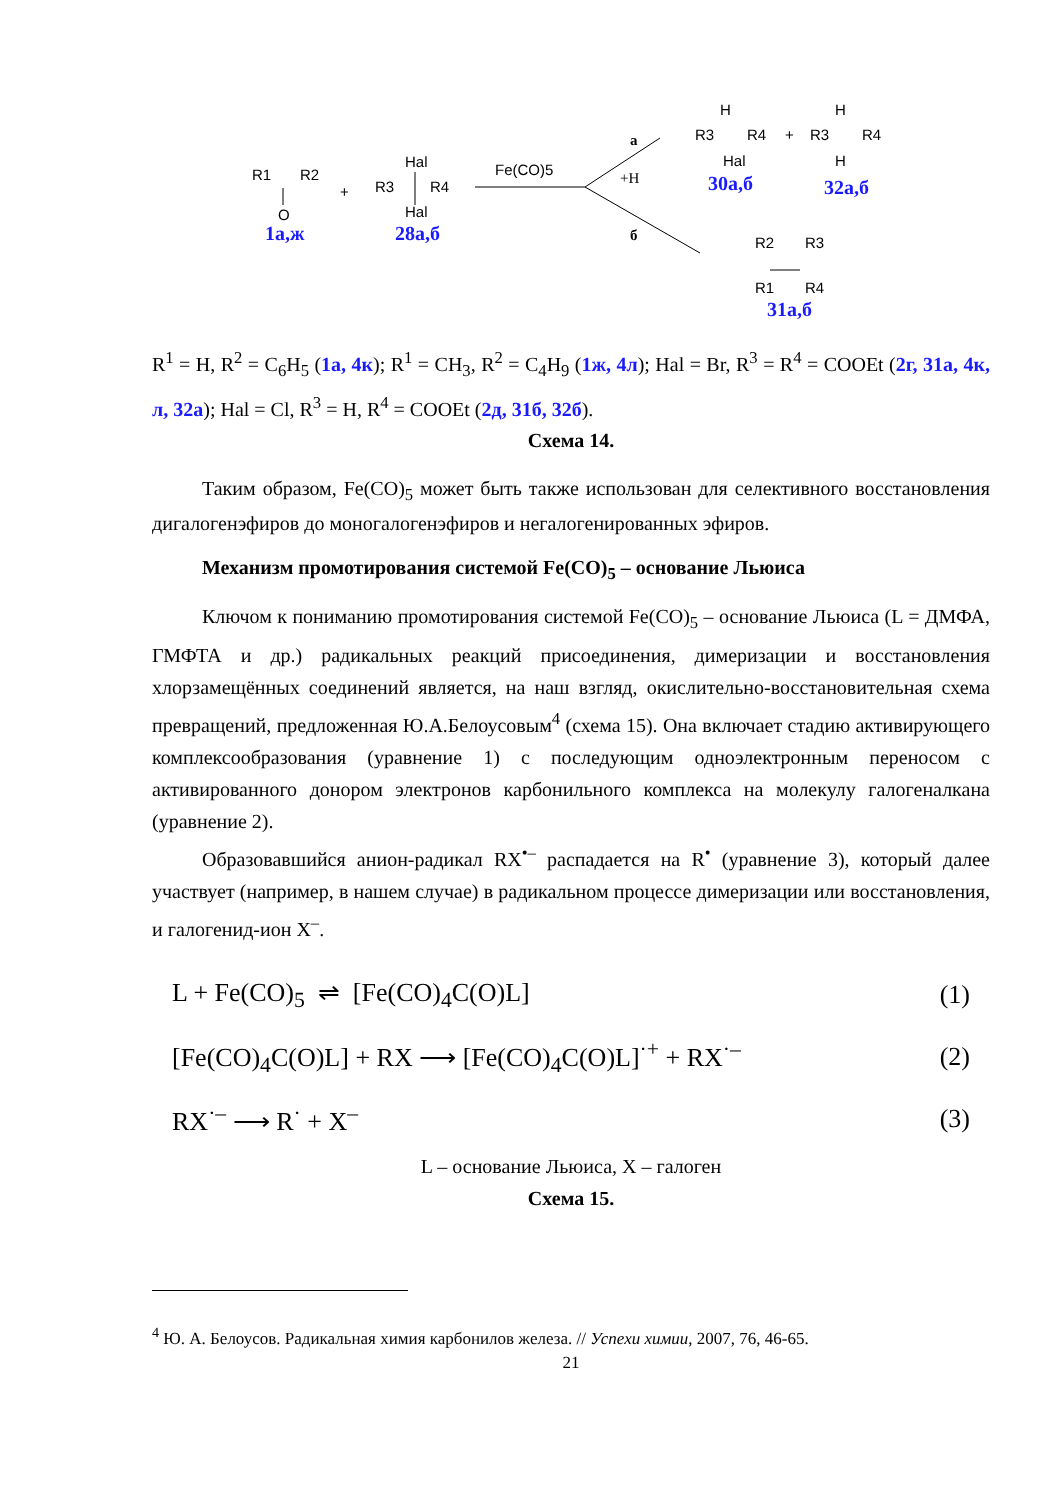R1
R2
O
+
Hal
R3
R4
Hal
Fe(CO)5
а
+H
б
H
R3
R4
Hal
+
H
R3
R4
H
R2
R3
R1
R4
1а,ж 28а,б
30а,б 32а,б
31а,б
R<sup>1</sup> = H, R<sup>2</sup> = C<sub>6</sub>H<sub>5</sub> (1а, 4к); R<sup>1</sup> = CH<sub>3</sub>, R<sup>2</sup> = C<sub>4</sub>H<sub>9</sub> (1ж, 4л); Hal = Br, R<sup>3</sup> = R<sup>4</sup> = COOEt (2г, 31а, 4к, л, 32а); Hal = Cl, R<sup>3</sup> = H, R<sup>4</sup> = COOEt (2д, 31б, 32б).
Схема 14.
Таким образом, Fe(CO)<sub>5</sub> может быть также использован для селективного восстановления дигалогенэфиров до моногалогенэфиров и негалогенированных эфиров.
Механизм промотирования системой Fe(CO)<sub>5</sub> – основание Льюиса
Ключом к пониманию промотирования системой Fe(CO)<sub>5</sub> – основание Льюиса (L = ДМФА, ГМФТА и др.) радикальных реакций присоединения, димеризации и восстановления хлорзамещённых соединений является, на наш взгляд, окислительно-восстановительная схема превращений, предложенная Ю.А.Белоусовым<sup>4</sup> (схема 15). Она включает стадию активирующего комплексообразования (уравнение 1) с последующим одноэлектронным переносом с активированного донором электронов карбонильного комплекса на молекулу галогеналкана (уравнение 2).
Образовавшийся анион-радикал RX<sup>•–</sup> распадается на R<sup>•</sup> (уравнение 3), который далее участвует (например, в нашем случае) в радикальном процессе димеризации или восстановления, и галогенид-ион X<sup>–</sup>.
L + Fe(CO)<sub>5</sub> ⇌ [Fe(CO)<sub>4</sub>C(O)L] (1)
[Fe(CO)<sub>4</sub>C(O)L] + RX ⟶ [Fe(CO)<sub>4</sub>C(O)L]<sup>·+</sup> + RX<sup>·–</sup> (2)
RX<sup>·–</sup> ⟶ R<sup>·</sup> + X<sup>–</sup> (3)
L – основание Льюиса, X – галоген
Схема 15.
<sup>4</sup> Ю. А. Белоусов. Радикальная химия карбонилов железа. // Успехи химии, 2007, 76, 46-65.
21